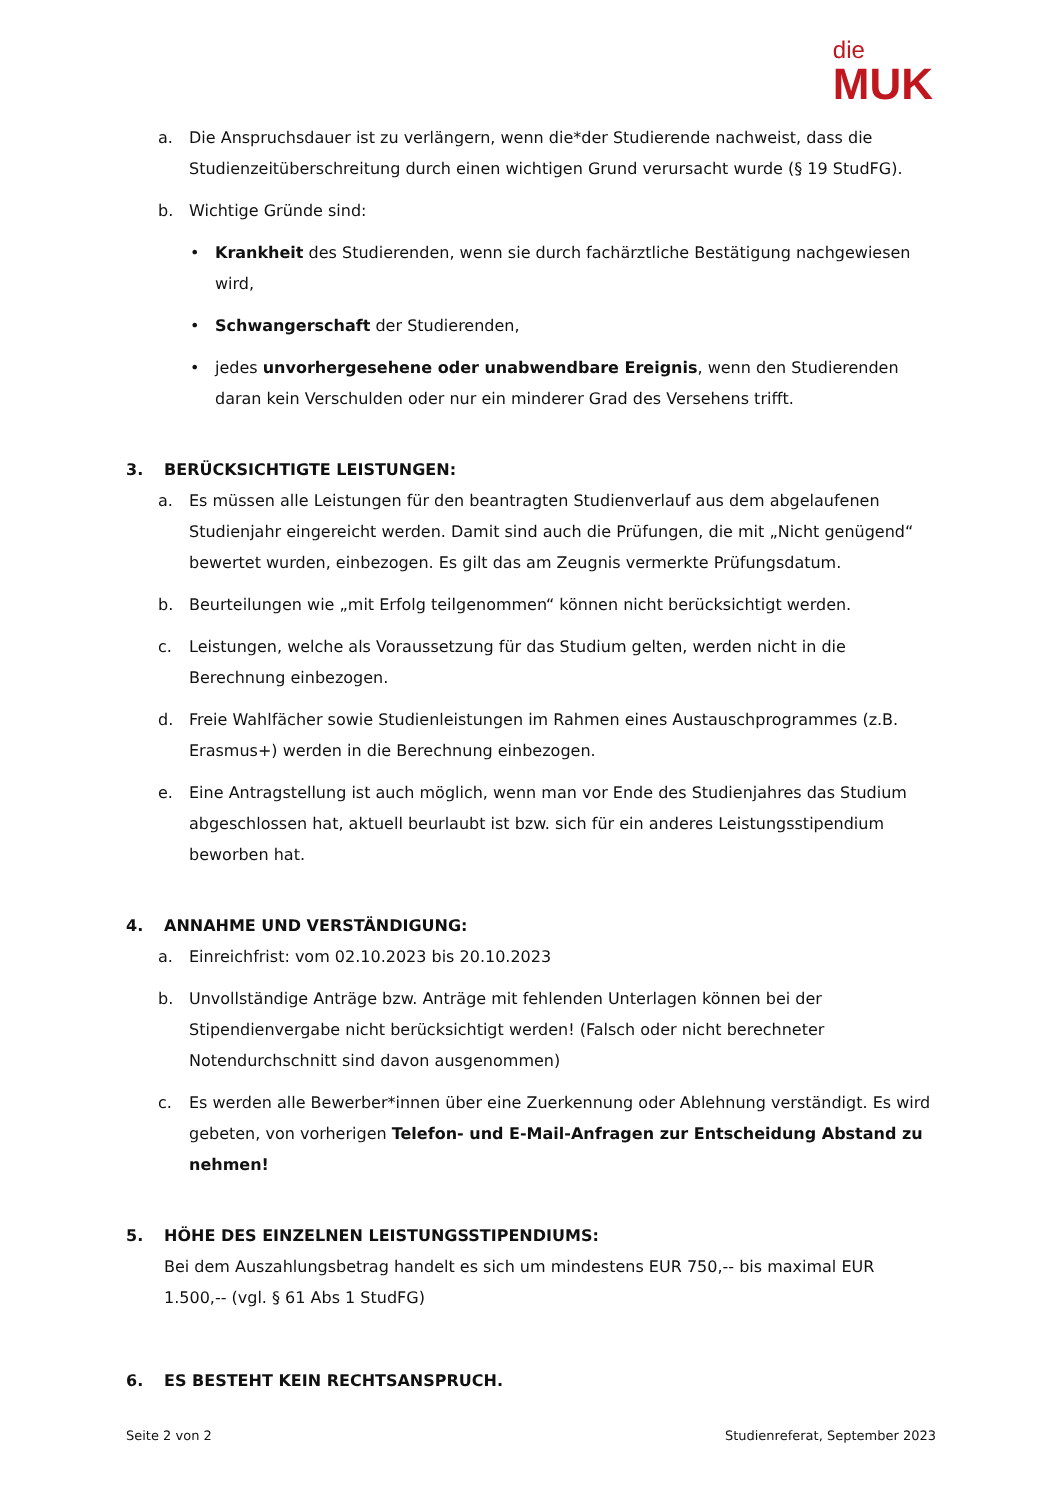die
MUK
a. Die Anspruchsdauer ist zu verlängern, wenn die*der Studierende nachweist, dass die Studienzeitüberschreitung durch einen wichtigen Grund verursacht wurde (§ 19 StudFG).
b. Wichtige Gründe sind:
• Krankheit des Studierenden, wenn sie durch fachärztliche Bestätigung nachgewiesen wird,
• Schwangerschaft der Studierenden,
• jedes unvorhergesehene oder unabwendbare Ereignis, wenn den Studierenden daran kein Verschulden oder nur ein minderer Grad des Versehens trifft.
3. BERÜCKSICHTIGTE LEISTUNGEN:
a. Es müssen alle Leistungen für den beantragten Studienverlauf aus dem abgelaufenen Studienjahr eingereicht werden. Damit sind auch die Prüfungen, die mit „Nicht genügend“ bewertet wurden, einbezogen. Es gilt das am Zeugnis vermerkte Prüfungsdatum.
b. Beurteilungen wie „mit Erfolg teilgenommen“ können nicht berücksichtigt werden.
c. Leistungen, welche als Voraussetzung für das Studium gelten, werden nicht in die Berechnung einbezogen.
d. Freie Wahlfächer sowie Studienleistungen im Rahmen eines Austauschprogrammes (z.B. Erasmus+) werden in die Berechnung einbezogen.
e. Eine Antragstellung ist auch möglich, wenn man vor Ende des Studienjahres das Studium abgeschlossen hat, aktuell beurlaubt ist bzw. sich für ein anderes Leistungsstipendium beworben hat.
4. ANNAHME UND VERSTÄNDIGUNG:
a. Einreichfrist: vom 02.10.2023 bis 20.10.2023
b. Unvollständige Anträge bzw. Anträge mit fehlenden Unterlagen können bei der Stipendienvergabe nicht berücksichtigt werden! (Falsch oder nicht berechneter Notendurchschnitt sind davon ausgenommen)
c. Es werden alle Bewerber*innen über eine Zuerkennung oder Ablehnung verständigt. Es wird gebeten, von vorherigen Telefon- und E-Mail-Anfragen zur Entscheidung Abstand zu nehmen!
5. HÖHE DES EINZELNEN LEISTUNGSSTIPENDIUMS:
Bei dem Auszahlungsbetrag handelt es sich um mindestens EUR 750,-- bis maximal EUR 1.500,-- (vgl. § 61 Abs 1 StudFG)
6. ES BESTEHT KEIN RECHTSANSPRUCH.
Seite 2 von 2 Studienreferat, September 2023